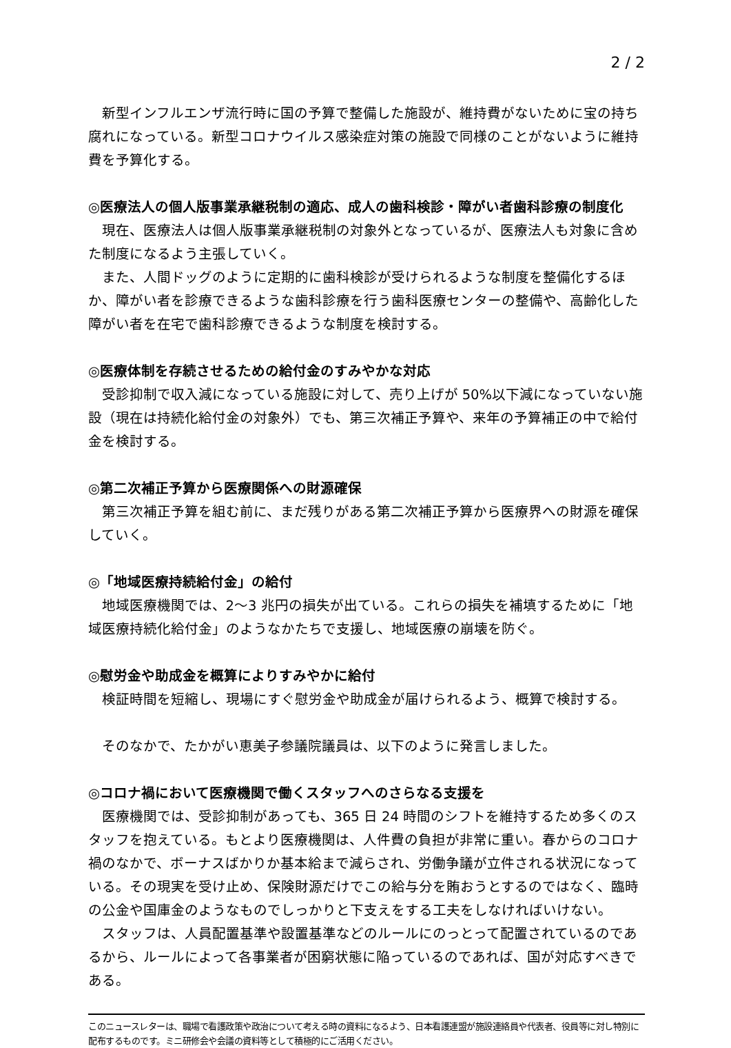2 / 2
新型インフルエンザ流行時に国の予算で整備した施設が、維持費がないために宝の持ち腐れになっている。新型コロナウイルス感染症対策の施設で同様のことがないように維持費を予算化する。
◎医療法人の個人版事業承継税制の適応、成人の歯科検診・障がい者歯科診療の制度化
現在、医療法人は個人版事業承継税制の対象外となっているが、医療法人も対象に含めた制度になるよう主張していく。
また、人間ドッグのように定期的に歯科検診が受けられるような制度を整備化するほか、障がい者を診療できるような歯科診療を行う歯科医療センターの整備や、高齢化した障がい者を在宅で歯科診療できるような制度を検討する。
◎医療体制を存続させるための給付金のすみやかな対応
受診抑制で収入減になっている施設に対して、売り上げが 50%以下減になっていない施設（現在は持続化給付金の対象外）でも、第三次補正予算や、来年の予算補正の中で給付金を検討する。
◎第二次補正予算から医療関係への財源確保
第三次補正予算を組む前に、まだ残りがある第二次補正予算から医療界への財源を確保していく。
◎「地域医療持続給付金」の給付
地域医療機関では、2～3 兆円の損失が出ている。これらの損失を補填するために「地域医療持続化給付金」のようなかたちで支援し、地域医療の崩壊を防ぐ。
◎慰労金や助成金を概算によりすみやかに給付
検証時間を短縮し、現場にすぐ慰労金や助成金が届けられるよう、概算で検討する。
そのなかで、たかがい恵美子参議院議員は、以下のように発言しました。
◎コロナ禍において医療機関で働くスタッフへのさらなる支援を
医療機関では、受診抑制があっても、365 日 24 時間のシフトを維持するため多くのスタッフを抱えている。もとより医療機関は、人件費の負担が非常に重い。春からのコロナ禍のなかで、ボーナスばかりか基本給まで減らされ、労働争議が立件される状況になっている。その現実を受け止め、保険財源だけでこの給与分を賄おうとするのではなく、臨時の公金や国庫金のようなものでしっかりと下支えをする工夫をしなければいけない。
スタッフは、人員配置基準や設置基準などのルールにのっとって配置されているのであるから、ルールによって各事業者が困窮状態に陥っているのであれば、国が対応すべきである。
このニュースレターは、職場で看護政策や政治について考える時の資料になるよう、日本看護連盟が施設連絡員や代表者、役員等に対し特別に配布するものです。ミニ研修会や会議の資料等として積極的にご活用ください。